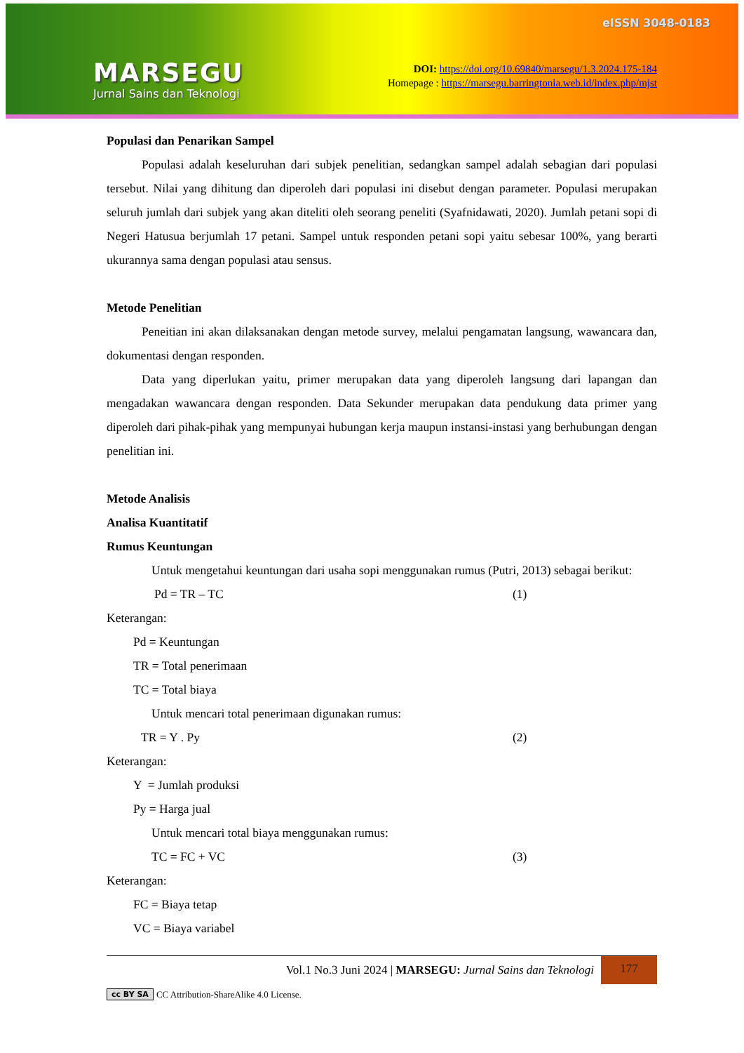MARSEGU
Jurnal Sains dan Teknologi
eISSN 3048-0183
DOI: https://doi.org/10.69840/marsegu/1.3.2024.175-184
Homepage : https://marsegu.barringtonia.web.id/index.php/mjst
Populasi dan Penarikan Sampel
Populasi adalah keseluruhan dari subjek penelitian, sedangkan sampel adalah sebagian dari populasi tersebut. Nilai yang dihitung dan diperoleh dari populasi ini disebut dengan parameter. Populasi merupakan seluruh jumlah dari subjek yang akan diteliti oleh seorang peneliti (Syafnidawati, 2020). Jumlah petani sopi di Negeri Hatusua berjumlah 17 petani. Sampel untuk responden petani sopi yaitu sebesar 100%, yang berarti ukurannya sama dengan populasi atau sensus.
Metode Penelitian
Peneitian ini akan dilaksanakan dengan metode survey, melalui pengamatan langsung, wawancara dan, dokumentasi dengan responden.
Data yang diperlukan yaitu, primer merupakan data yang diperoleh langsung dari lapangan dan mengadakan wawancara dengan responden. Data Sekunder merupakan data pendukung data primer yang diperoleh dari pihak-pihak yang mempunyai hubungan kerja maupun instansi-instasi yang berhubungan dengan penelitian ini.
Metode Analisis
Analisa Kuantitatif
Rumus Keuntungan
Untuk mengetahui keuntungan dari usaha sopi menggunakan rumus (Putri, 2013) sebagai berikut:
Pd = TR – TC (1)
Keterangan:
Pd = Keuntungan
TR = Total penerimaan
TC = Total biaya
Untuk mencari total penerimaan digunakan rumus:
TR = Y . Py (2)
Keterangan:
Y = Jumlah produksi
Py = Harga jual
Untuk mencari total biaya menggunakan rumus:
TC = FC + VC (3)
Keterangan:
FC = Biaya tetap
VC = Biaya variabel
Vol.1 No.3 Juni 2024 | MARSEGU: Jurnal Sains dan Teknologi
177
cc BY SA CC Attribution-ShareAlike 4.0 License.